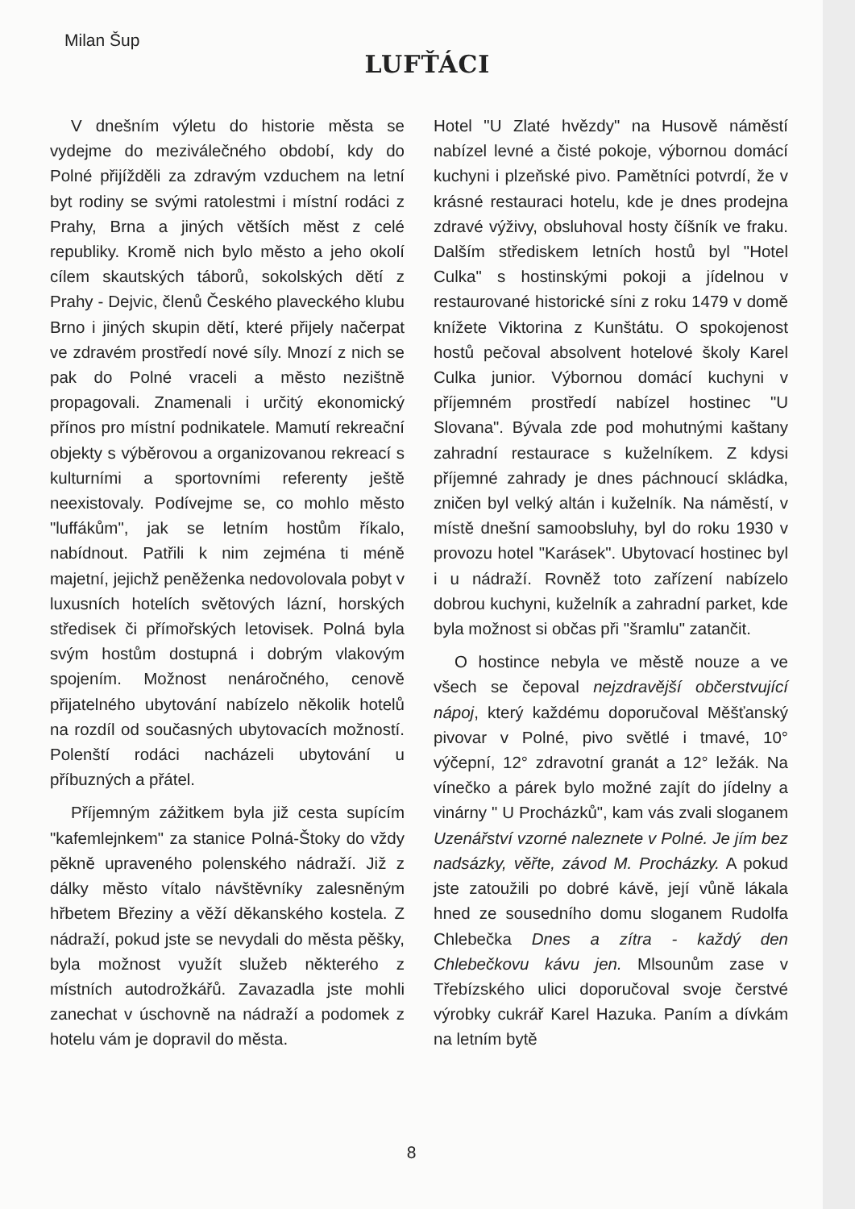Milan Šup
LUFŤÁCI
V dnešním výletu do historie města se vydejme do meziválečného období, kdy do Polné přijížděli za zdravým vzduchem na letní byt rodiny se svými ratolestmi i místní rodáci z Prahy, Brna a jiných větších měst z celé republiky. Kromě nich bylo město a jeho okolí cílem skautských táborů, sokolských dětí z Prahy - Dejvic, členů Českého plaveckého klubu Brno i jiných skupin dětí, které přijely načerpat ve zdravém prostředí nové síly. Mnozí z nich se pak do Polné vraceli a město nezištně propagovali. Znamenali i určitý ekonomický přínos pro místní podnikatele. Mamutí rekreační objekty s výběrovou a organizovanou rekreací s kulturními a sportovními referenty ještě neexistovaly. Podívejme se, co mohlo město "luffákům", jak se letním hostům říkalo, nabídnout. Patřili k nim zejména ti méně majetní, jejichž peněženka nedovolovala pobyt v luxusních hotelích světových lázní, horských středisek či přímořských letovisek. Polná byla svým hostům dostupná i dobrým vlakovým spojením. Možnost nenáročného, cenově přijatelného ubytování nabízelo několik hotelů na rozdíl od současných ubytovacích možností. Polenští rodáci nacházeli ubytování u příbuzných a přátel.
Příjemným zážitkem byla již cesta supícím "kafemlejnkem" za stanice Polná-Štoky do vždy pěkně upraveného polenského nádraží. Již z dálky město vítalo návštěvníky zalesněným hřbetem Březiny a věží děkanského kostela. Z nádraží, pokud jste se nevydali do města pěšky, byla možnost využít služeb některého z místních autodrožkářů. Zavazadla jste mohli zanechat v úschovně na nádraží a podomek z hotelu vám je dopravil do města.
Hotel "U Zlaté hvězdy" na Husově náměstí nabízel levné a čisté pokoje, výbornou domácí kuchyni i plzeňské pivo. Pamětníci potvrdí, že v krásné restauraci hotelu, kde je dnes prodejna zdravé výživy, obsluhoval hosty číšník ve fraku. Dalším střediskem letních hostů byl "Hotel Culka" s hostinskými pokoji a jídelnou v restaurované historické síni z roku 1479 v domě knížete Viktorina z Kunštátu. O spokojenost hostů pečoval absolvent hotelové školy Karel Culka junior. Výbornou domácí kuchyni v příjemném prostředí nabízel hostinec "U Slovana". Bývala zde pod mohutnými kaštany zahradní restaurace s kuželníkem. Z kdysi příjemné zahrady je dnes páchnoucí skládka, zničen byl velký altán i kuželník. Na náměstí, v místě dnešní samoobsluhy, byl do roku 1930 v provozu hotel "Karásek". Ubytovací hostinec byl i u nádraží. Rovněž toto zařízení nabízelo dobrou kuchyni, kuželník a zahradní parket, kde byla možnost si občas při "šramlu" zatančit.
O hostince nebyla ve městě nouze a ve všech se čepoval nejzdravější občerstvující nápoj, který každému doporučoval Měšťanský pivovar v Polné, pivo světlé i tmavé, 10° výčepní, 12° zdravotní granát a 12° ležák. Na vínečko a párek bylo možné zajít do jídelny a vinárny " U Procházků", kam vás zvali sloganem Uzenářství vzorné naleznete v Polné. Je jím bez nadsázky, věřte, závod M. Procházky. A pokud jste zatoužili po dobré kávě, její vůně lákala hned ze sousedního domu sloganem Rudolfa Chlebečka Dnes a zítra - každý den Chlebečkovu kávu jen. Mlsounům zase v Třebízského ulici doporučoval svoje čerstvé výrobky cukrář Karel Hazuka. Paním a dívkám na letním bytě
8